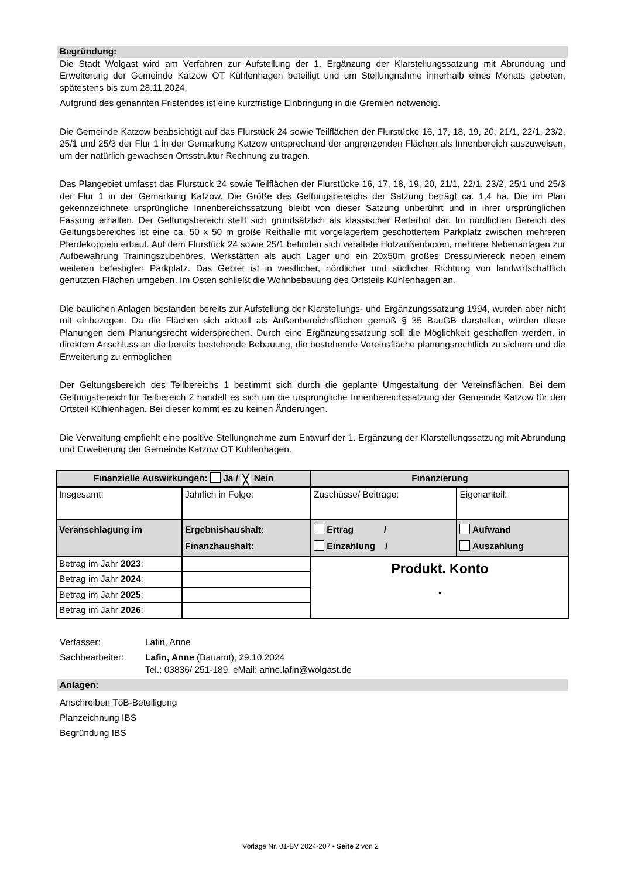Begründung:
Die Stadt Wolgast wird am Verfahren zur Aufstellung der 1. Ergänzung der Klarstellungssatzung mit Abrundung und Erweiterung der Gemeinde Katzow OT Kühlenhagen beteiligt und um Stellungnahme innerhalb eines Monats gebeten, spätestens bis zum 28.11.2024.
Aufgrund des genannten Fristendes ist eine kurzfristige Einbringung in die Gremien notwendig.
Die Gemeinde Katzow beabsichtigt auf das Flurstück 24 sowie Teilflächen der Flurstücke 16, 17, 18, 19, 20, 21/1, 22/1, 23/2, 25/1 und 25/3 der Flur 1 in der Gemarkung Katzow entsprechend der angrenzenden Flächen als Innenbereich auszuweisen, um der natürlich gewachsen Ortsstruktur Rechnung zu tragen.
Das Plangebiet umfasst das Flurstück 24 sowie Teilflächen der Flurstücke 16, 17, 18, 19, 20, 21/1, 22/1, 23/2, 25/1 und 25/3 der Flur 1 in der Gemarkung Katzow. Die Größe des Geltungsbereichs der Satzung beträgt ca. 1,4 ha. Die im Plan gekennzeichnete ursprüngliche Innenbereichssatzung bleibt von dieser Satzung unberührt und in ihrer ursprünglichen Fassung erhalten. Der Geltungsbereich stellt sich grundsätzlich als klassischer Reiterhof dar. Im nördlichen Bereich des Geltungsbereiches ist eine ca. 50 x 50 m große Reithalle mit vorgelagertem geschottertem Parkplatz zwischen mehreren Pferdekoppeln erbaut. Auf dem Flurstück 24 sowie 25/1 befinden sich veraltete Holzaußenboxen, mehrere Nebenanlagen zur Aufbewahrung Trainingszubehöres, Werkstätten als auch Lager und ein 20x50m großes Dressurviereck neben einem weiteren befestigten Parkplatz. Das Gebiet ist in westlicher, nördlicher und südlicher Richtung von landwirtschaftlich genutzten Flächen umgeben. Im Osten schließt die Wohnbebauung des Ortsteils Kühlenhagen an.
Die baulichen Anlagen bestanden bereits zur Aufstellung der Klarstellungs- und Ergänzungssatzung 1994, wurden aber nicht mit einbezogen. Da die Flächen sich aktuell als Außenbereichsflächen gemäß § 35 BauGB darstellen, würden diese Planungen dem Planungsrecht widersprechen. Durch eine Ergänzungssatzung soll die Möglichkeit geschaffen werden, in direktem Anschluss an die bereits bestehende Bebauung, die bestehende Vereinsfläche planungsrechtlich zu sichern und die Erweiterung zu ermöglichen
Der Geltungsbereich des Teilbereichs 1 bestimmt sich durch die geplante Umgestaltung der Vereinsflächen. Bei dem Geltungsbereich für Teilbereich 2 handelt es sich um die ursprüngliche Innenbereichssatzung der Gemeinde Katzow für den Ortsteil Kühlenhagen. Bei dieser kommt es zu keinen Änderungen.
Die Verwaltung empfiehlt eine positive Stellungnahme zum Entwurf der 1. Ergänzung der Klarstellungssatzung mit Abrundung und Erweiterung der Gemeinde Katzow OT Kühlenhagen.
| Finanzielle Auswirkungen: Ja / ╳ Nein | | Finanzierung | |
| Insgesamt: | Jährlich in Folge: | Zuschüsse/ Beiträge: | Eigenanteil: |
| Veranschlagung im | Ergebnishaushalt: Finanzhaushalt: | Ertrag / Einzahlung / | Aufwand Auszahlung |
| Betrag im Jahr 2023 : | | Produkt. Konto . | |
| Betrag im Jahr 2024 : | | | |
| Betrag im Jahr 2025 : | | | |
| Betrag im Jahr 2026 : | | | |
Verfasser:
Lafin, Anne
Sachbearbeiter:
Lafin, Anne (Bauamt), 29.10.2024
Tel.: 03836/ 251-189, eMail: anne.lafin@wolgast.de
Anlagen:
Anschreiben TöB-Beteiligung
Planzeichnung IBS
Begründung IBS
Vorlage Nr. 01-BV 2024-207 • Seite 2 von 2